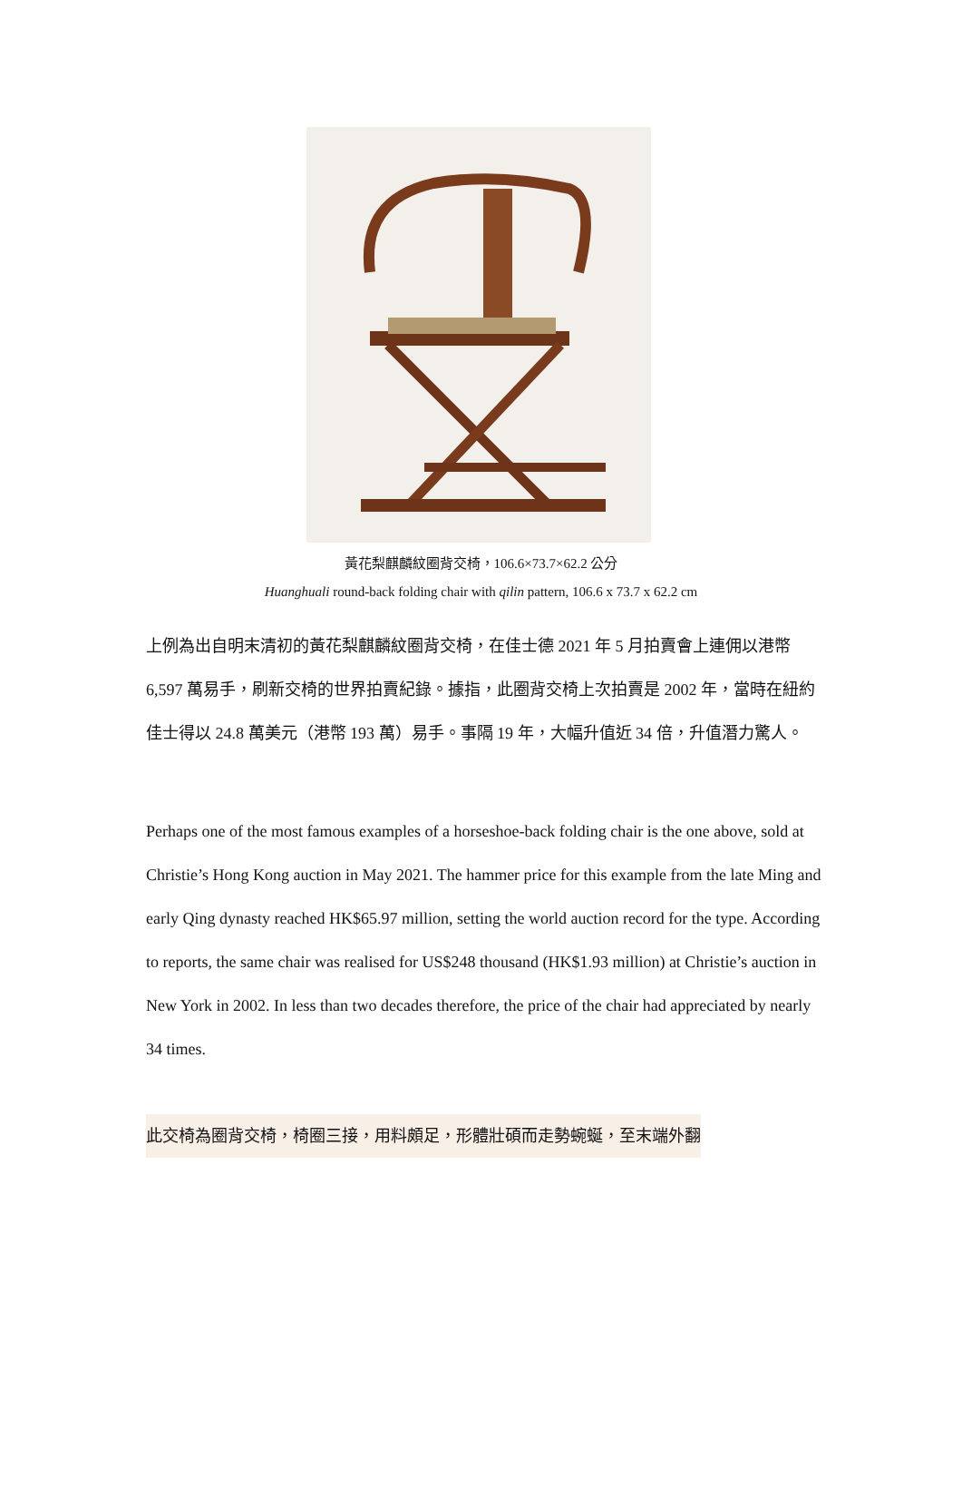黃花梨麒麟紋圈背交椅，106.6×73.7×62.2 公分
Huanghuali round-back folding chair with qilin pattern, 106.6 x 73.7 x 62.2 cm
上例為出自明末清初的黃花梨麒麟紋圈背交椅，在佳士德 2021 年 5 月拍賣會上連佣以港幣 6,597 萬易手，刷新交椅的世界拍賣紀錄。據指，此圈背交椅上次拍賣是 2002 年，當時在紐約佳士得以 24.8 萬美元（港幣 193 萬）易手。事隔 19 年，大幅升值近 34 倍，升值潛力驚人。
Perhaps one of the most famous examples of a horseshoe-back folding chair is the one above, sold at Christie’s Hong Kong auction in May 2021. The hammer price for this example from the late Ming and early Qing dynasty reached HK$65.97 million, setting the world auction record for the type. According to reports, the same chair was realised for US$248 thousand (HK$1.93 million) at Christie’s auction in New York in 2002. In less than two decades therefore, the price of the chair had appreciated by nearly 34 times.
此交椅為圈背交椅，椅圈三接，用料頗足，形體壯碩而走勢蜿蜒，至末端外翻